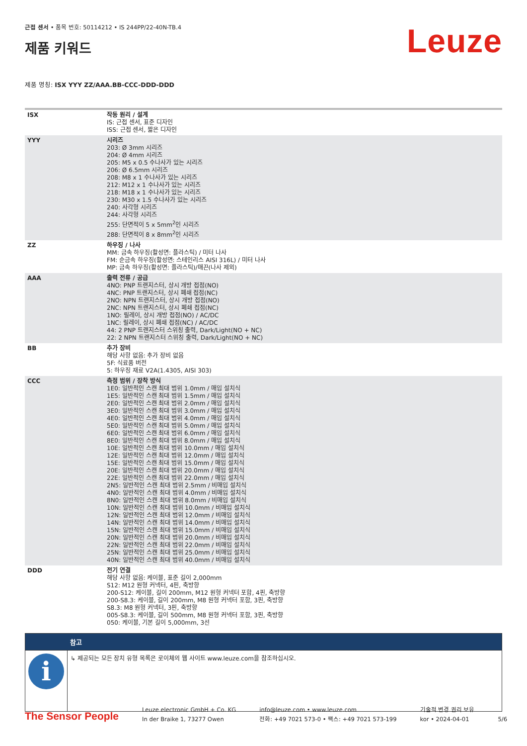근접 센서 • 품목 번호: 50114212 • IS 244PP/22-40N-TB.4
제품 키워드
Leuze
제품 명칭: ISX YYY ZZ/AAA.BB-CCC-DDD-DDD
| ISX | 작동 원리 / 설계 IS: 근접 센서, 표준 디자인 ISS: 근접 센서, 짧은 디자인 |
| YYY | 시리즈 203: Ø 3mm 시리즈 204: Ø 4mm 시리즈 205: M5 x 0.5 수나사가 있는 시리즈 206: Ø 6.5mm 시리즈 208: M8 x 1 수나사가 있는 시리즈 212: M12 x 1 수나사가 있는 시리즈 218: M18 x 1 수나사가 있는 시리즈 230: M30 x 1.5 수나사가 있는 시리즈 240: 사각형 시리즈 244: 사각형 시리즈 255: 단면적이 5 x 5mm<sup>2</sup>인 시리즈 288: 단면적이 8 x 8mm<sup>2</sup>인 시리즈 |
| ZZ | 하우징 / 나사 MM: 금속 하우징(활성면: 플라스틱) / 미터 나사 FM: 순금속 하우징(활성면: 스테인리스 AISI 316L) / 미터 나사 MP: 금속 하우징(활성면: 플라스틱)/매끈(나사 제외) |
| AAA | 출력 전류 / 공급 4NO: PNP 트랜지스터, 상시 개방 접점(NO) 4NC: PNP 트랜지스터, 상시 폐쇄 접점(NC) 2NO: NPN 트랜지스터, 상시 개방 접점(NO) 2NC: NPN 트랜지스터, 상시 폐쇄 접점(NC) 1NO: 릴레이, 상시 개방 접점(NO) / AC/DC 1NC: 릴레이, 상시 폐쇄 접점(NC) / AC/DC 44: 2 PNP 트랜지스터 스위칭 출력, Dark/Light(NO + NC) 22: 2 NPN 트랜지스터 스위칭 출력, Dark/Light(NO + NC) |
| BB | 추가 장비 해당 사항 없음: 추가 장비 없음 5F: 식료품 버전 5: 하우징 재료 V2A(1.4305, AISI 303) |
| CCC | 측정 범위 / 장착 방식 1E0: 일반적인 스캔 최대 범위 1.0mm / 매입 설치식 1E5: 일반적인 스캔 최대 범위 1.5mm / 매입 설치식 2E0: 일반적인 스캔 최대 범위 2.0mm / 매입 설치식 3E0: 일반적인 스캔 최대 범위 3.0mm / 매입 설치식 4E0: 일반적인 스캔 최대 범위 4.0mm / 매입 설치식 5E0: 일반적인 스캔 최대 범위 5.0mm / 매입 설치식 6E0: 일반적인 스캔 최대 범위 6.0mm / 매입 설치식 8E0: 일반적인 스캔 최대 범위 8.0mm / 매입 설치식 10E: 일반적인 스캔 최대 범위 10.0mm / 매입 설치식 12E: 일반적인 스캔 최대 범위 12.0mm / 매입 설치식 15E: 일반적인 스캔 최대 범위 15.0mm / 매입 설치식 20E: 일반적인 스캔 최대 범위 20.0mm / 매입 설치식 22E: 일반적인 스캔 최대 범위 22.0mm / 매입 설치식 2N5: 일반적인 스캔 최대 범위 2.5mm / 비매입 설치식 4N0: 일반적인 스캔 최대 범위 4.0mm / 비매입 설치식 8N0: 일반적인 스캔 최대 범위 8.0mm / 비매입 설치식 10N: 일반적인 스캔 최대 범위 10.0mm / 비매입 설치식 12N: 일반적인 스캔 최대 범위 12.0mm / 비매입 설치식 14N: 일반적인 스캔 최대 범위 14.0mm / 비매입 설치식 15N: 일반적인 스캔 최대 범위 15.0mm / 비매입 설치식 20N: 일반적인 스캔 최대 범위 20.0mm / 비매입 설치식 22N: 일반적인 스캔 최대 범위 22.0mm / 비매입 설치식 25N: 일반적인 스캔 최대 범위 25.0mm / 비매입 설치식 40N: 일반적인 스캔 최대 범위 40.0mm / 비매입 설치식 |
| DDD | 전기 연결 해당 사항 없음: 케이블, 표준 길이 2,000mm S12: M12 원형 커넥터, 4핀, 축방향 200-S12: 케이블, 길이 200mm, M12 원형 커넥터 포함, 4핀, 축방향 200-S8.3: 케이블, 길이 200mm, M8 원형 커넥터 포함, 3핀, 축방향 S8.3: M8 원형 커넥터, 3핀, 축방향 005-S8.3: 케이블, 길이 500mm, M8 원형 커넥터 포함, 3핀, 축방향 050: 케이블, 기본 길이 5,000mm, 3선 |
| | 참고 |
| --- | --- |
| i | ↳ 제공되는 모든 장치 유형 목록은 로이체의 웹 사이트 www.leuze.com을 참조하십시오. |
The Sensor People
Leuze electronic GmbH + Co. KG
In der Braike 1, 73277 Owen
info@leuze.com • www.leuze.com
전화: +49 7021 573-0 • 팩스: +49 7021 573-199
기술적 변경 권리 보유
kor • 2024-04-01
5/6